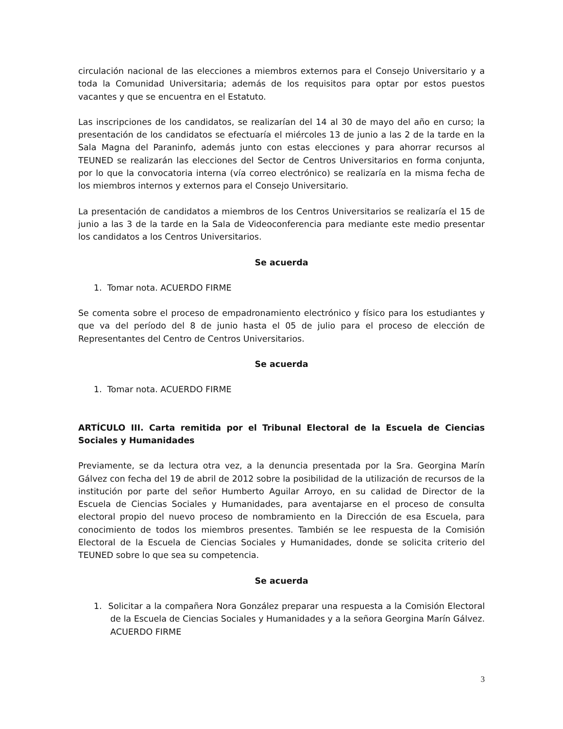circulación nacional de las elecciones a miembros externos para el Consejo Universitario y a toda la Comunidad Universitaria; además de los requisitos para optar por estos puestos vacantes y que se encuentra en el Estatuto.
Las inscripciones de los candidatos, se realizarían del 14 al 30 de mayo del año en curso; la presentación de los candidatos se efectuaría el miércoles 13 de junio a las 2 de la tarde en la Sala Magna del Paraninfo, además junto con estas elecciones y para ahorrar recursos al TEUNED se realizarán las elecciones del Sector de Centros Universitarios en forma conjunta, por lo que la convocatoria interna (vía correo electrónico) se realizaría en la misma fecha de los miembros internos y externos para el Consejo Universitario.
La presentación de candidatos a miembros de los Centros Universitarios se realizaría el 15 de junio a las 3 de la tarde en la Sala de Videoconferencia para mediante este medio presentar los candidatos a los Centros Universitarios.
Se acuerda
1. Tomar nota. ACUERDO FIRME
Se comenta sobre el proceso de empadronamiento electrónico y físico para los estudiantes y que va del período del 8 de junio hasta el 05 de julio para el proceso de elección de Representantes del Centro de Centros Universitarios.
Se acuerda
1. Tomar nota. ACUERDO FIRME
ARTÍCULO III. Carta remitida por el Tribunal Electoral de la Escuela de Ciencias Sociales y Humanidades
Previamente, se da lectura otra vez, a la denuncia presentada por la Sra. Georgina Marín Gálvez con fecha del 19 de abril de 2012 sobre la posibilidad de la utilización de recursos de la institución por parte del señor Humberto Aguilar Arroyo, en su calidad de Director de la Escuela de Ciencias Sociales y Humanidades, para aventajarse en el proceso de consulta electoral propio del nuevo proceso de nombramiento en la Dirección de esa Escuela, para conocimiento de todos los miembros presentes. También se lee respuesta de la Comisión Electoral de la Escuela de Ciencias Sociales y Humanidades, donde se solicita criterio del TEUNED sobre lo que sea su competencia.
Se acuerda
1. Solicitar a la compañera Nora González preparar una respuesta a la Comisión Electoral de la Escuela de Ciencias Sociales y Humanidades y a la señora Georgina Marín Gálvez. ACUERDO FIRME
3